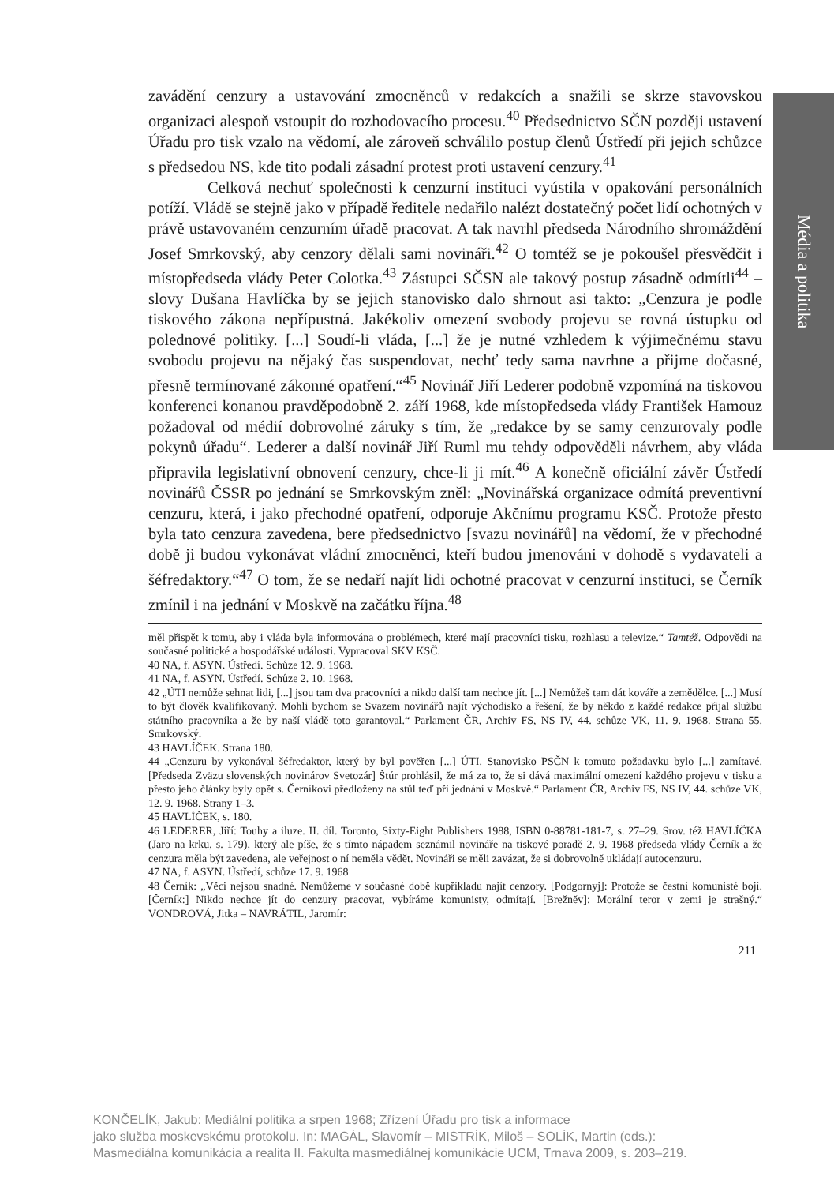Média a politika
zavádění cenzury a ustavování zmocněnců v redakcích a snažili se skrze stavovskou organizaci alespoň vstoupit do rozhodovacího procesu.<sup>40</sup> Předsednictvo SČN později ustavení Úřadu pro tisk vzalo na vědomí, ale zároveň schválilo postup členů Ústředí při jejich schůzce s předsedou NS, kde tito podali zásadní protest proti ustavení cenzury.<sup>41</sup>
Celková nechuť společnosti k cenzurní instituci vyústila v opakování personálních potíží. Vládě se stejně jako v případě ředitele nedařilo nalézt dostatečný počet lidí ochotných v právě ustavovaném cenzurním úřadě pracovat. A tak navrhl předseda Národního shromáždění Josef Smrkovský, aby cenzory dělali sami novináři.<sup>42</sup> O tomtéž se je pokoušel přesvědčit i místopředseda vlády Peter Colotka.<sup>43</sup> Zástupci SČSN ale takový postup zásadně odmítli<sup>44</sup> – slovy Dušana Havlíčka by se jejich stanovisko dalo shrnout asi takto: „Cenzura je podle tiskového zákona nepřípustná. Jakékoliv omezení svobody projevu se rovná ústupku od polednové politiky. [...] Soudí-li vláda, [...] že je nutné vzhledem k výjimečnému stavu svobodu projevu na nějaký čas suspendovat, nechť tedy sama navrhne a přijme dočasné, přesně termínované zákonné opatření.“<sup>45</sup> Novinář Jiří Lederer podobně vzpomíná na tiskovou konferenci konanou pravděpodobně 2. září 1968, kde místopředseda vlády František Hamouz požadoval od médií dobrovolné záruky s tím, že „redakce by se samy cenzurovaly podle pokynů úřadu“. Lederer a další novinář Jiří Ruml mu tehdy odpověděli návrhem, aby vláda připravila legislativní obnovení cenzury, chce-li ji mít.<sup>46</sup> A konečně oficiální závěr Ústředí novinářů ČSSR po jednání se Smrkovským zněl: „Novinářská organizace odmítá preventivní cenzuru, která, i jako přechodné opatření, odporuje Akčnímu programu KSČ. Protože přesto byla tato cenzura zavedena, bere předsednictvo [svazu novinářů] na vědomí, že v přechodné době ji budou vykonávat vládní zmocněnci, kteří budou jmenováni v dohodě s vydavateli a šéfredaktory.“<sup>47</sup> O tom, že se nedaří najít lidi ochotné pracovat v cenzurní instituci, se Černík zmínil i na jednání v Moskvě na začátku října.<sup>48</sup>
měl přispět k tomu, aby i vláda byla informována o problémech, které mají pracovníci tisku, rozhlasu a televize.“ Tamtéž. Odpovědi na současné politické a hospodářské události. Vypracoval SKV KSČ.
40 NA, f. ASYN. Ústředí. Schůze 12. 9. 1968.
41 NA, f. ASYN. Ústředí. Schůze 2. 10. 1968.
42 „ÚTI nemůže sehnat lidi, [...] jsou tam dva pracovníci a nikdo další tam nechce jít. [...] Nemůžeš tam dát kováře a zemědělce. [...] Musí to být člověk kvalifikovaný. Mohli bychom se Svazem novinářů najít východisko a řešení, že by někdo z každé redakce přijal službu státního pracovníka a že by naší vládě toto garantoval.“ Parlament ČR, Archiv FS, NS IV, 44. schůze VK, 11. 9. 1968. Strana 55. Smrkovský.
43 HAVLÍČEK. Strana 180.
44 „Cenzuru by vykonával šéfredaktor, který by byl pověřen [...] ÚTI. Stanovisko PSČN k tomuto požadavku bylo [...] zamítavé. [Předseda Zväzu slovenských novinárov Svetozár] Štúr prohlásil, že má za to, že si dává maximální omezení každého projevu v tisku a přesto jeho články byly opět s. Černíkovi předloženy na stůl teď při jednání v Moskvě.“ Parlament ČR, Archiv FS, NS IV, 44. schůze VK, 12. 9. 1968. Strany 1–3.
45 HAVLÍČEK, s. 180.
46 LEDERER, Jiří: Touhy a iluze. II. díl. Toronto, Sixty-Eight Publishers 1988, ISBN 0-88781-181-7, s. 27–29. Srov. též HAVLÍČKA (Jaro na krku, s. 179), který ale píše, že s tímto nápadem seznámil novináře na tiskové poradě 2. 9. 1968 předseda vlády Černík a že cenzura měla být zavedena, ale veřejnost o ní neměla vědět. Novináři se měli zavázat, že si dobrovolně ukládají autocenzuru.
47 NA, f. ASYN. Ústředí, schůze 17. 9. 1968
48 Černík: „Věci nejsou snadné. Nemůžeme v současné době kupříkladu najít cenzory. [Podgornyj]: Protože se čestní komunisté bojí. [Černík:] Nikdo nechce jít do cenzury pracovat, vybíráme komunisty, odmítají. [Brežněv]: Morální teror v zemi je strašný.“ VONDROVÁ, Jitka – NAVRÁTIL, Jaromír:
211
KONČELÍK, Jakub: Mediální politika a srpen 1968; Zřízení Úřadu pro tisk a informace
jako služba moskevskému protokolu. In: MAGÁL, Slavomír – MISTRÍK, Miloš – SOLÍK, Martin (eds.):
Masmediálna komunikácia a realita II. Fakulta masmediálnej komunikácie UCM, Trnava 2009, s. 203–219.